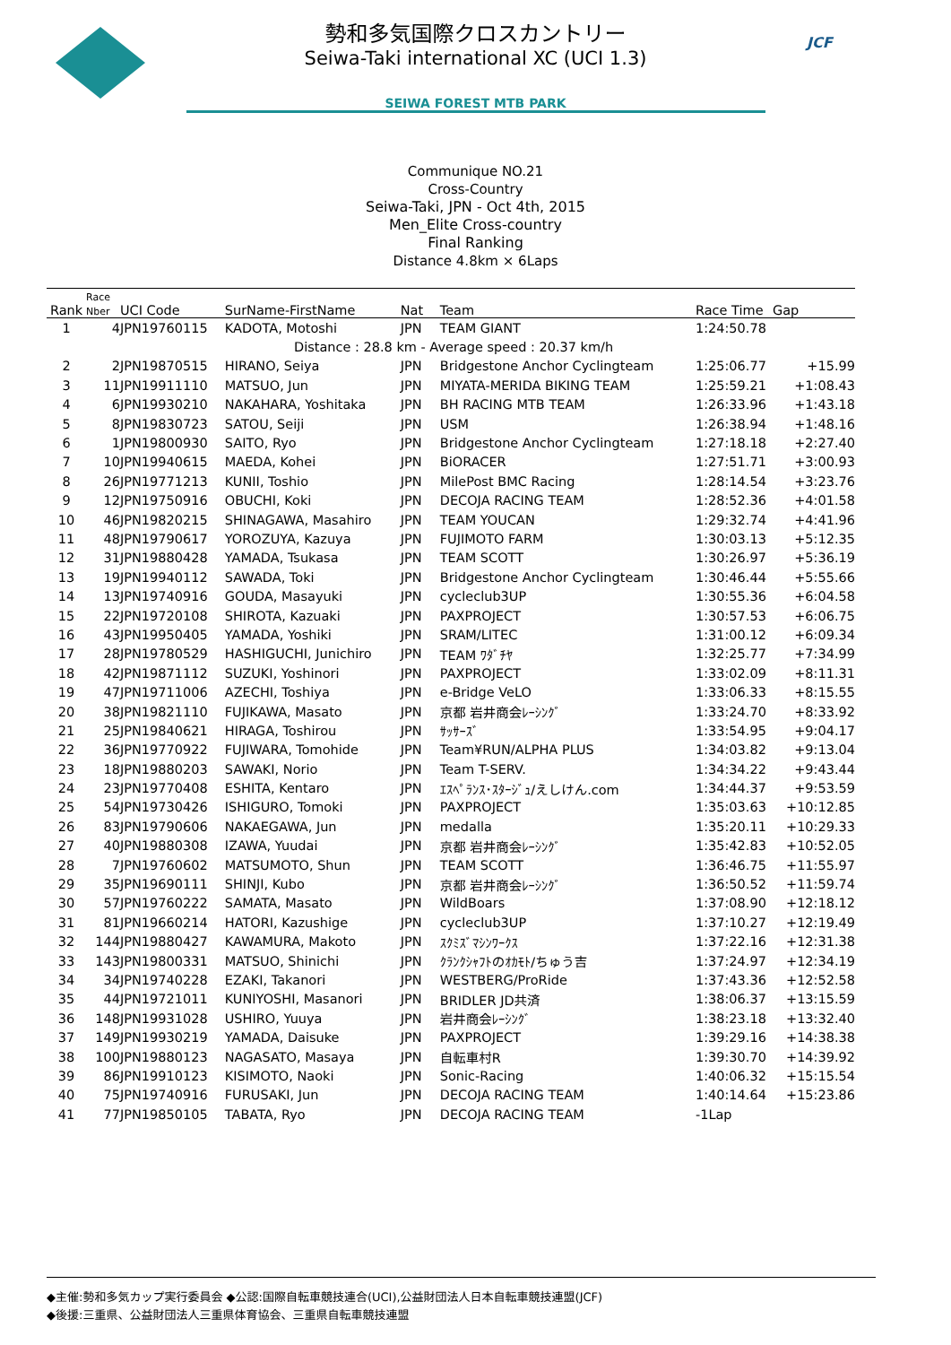JCF
勢和多気国際クロスカントリー
Seiwa-Taki international XC (UCI 1.3)
SEIWA FOREST MTB PARK
Communique NO.21
Cross-Country
Seiwa-Taki, JPN - Oct 4th, 2015
Men_Elite Cross-country
Final Ranking
Distance 4.8km × 6Laps
| Rank | Race Nber | UCI Code | SurName-FirstName | Nat | Team | Race Time | Gap |
| --- | --- | --- | --- | --- | --- | --- | --- |
| 1 | 4 | JPN19760115 | KADOTA, Motoshi | JPN | TEAM GIANT | 1:24:50.78 | |
| Distance : 28.8 km - Average speed : 20.37 km/h | | | | | | | |
| 2 | 2 | JPN19870515 | HIRANO, Seiya | JPN | Bridgestone Anchor Cyclingteam | 1:25:06.77 | +15.99 |
| 3 | 11 | JPN19911110 | MATSUO, Jun | JPN | MIYATA-MERIDA BIKING TEAM | 1:25:59.21 | +1:08.43 |
| 4 | 6 | JPN19930210 | NAKAHARA, Yoshitaka | JPN | BH RACING MTB TEAM | 1:26:33.96 | +1:43.18 |
| 5 | 8 | JPN19830723 | SATOU, Seiji | JPN | USM | 1:26:38.94 | +1:48.16 |
| 6 | 1 | JPN19800930 | SAITO, Ryo | JPN | Bridgestone Anchor Cyclingteam | 1:27:18.18 | +2:27.40 |
| 7 | 10 | JPN19940615 | MAEDA, Kohei | JPN | BiORACER | 1:27:51.71 | +3:00.93 |
| 8 | 26 | JPN19771213 | KUNII, Toshio | JPN | MilePost BMC Racing | 1:28:14.54 | +3:23.76 |
| 9 | 12 | JPN19750916 | OBUCHI, Koki | JPN | DECOJA RACING TEAM | 1:28:52.36 | +4:01.58 |
| 10 | 46 | JPN19820215 | SHINAGAWA, Masahiro | JPN | TEAM YOUCAN | 1:29:32.74 | +4:41.96 |
| 11 | 48 | JPN19790617 | YOROZUYA, Kazuya | JPN | FUJIMOTO FARM | 1:30:03.13 | +5:12.35 |
| 12 | 31 | JPN19880428 | YAMADA, Tsukasa | JPN | TEAM SCOTT | 1:30:26.97 | +5:36.19 |
| 13 | 19 | JPN19940112 | SAWADA, Toki | JPN | Bridgestone Anchor Cyclingteam | 1:30:46.44 | +5:55.66 |
| 14 | 13 | JPN19740916 | GOUDA, Masayuki | JPN | cycleclub3UP | 1:30:55.36 | +6:04.58 |
| 15 | 22 | JPN19720108 | SHIROTA, Kazuaki | JPN | PAXPROJECT | 1:30:57.53 | +6:06.75 |
| 16 | 43 | JPN19950405 | YAMADA, Yoshiki | JPN | SRAM/LITEC | 1:31:00.12 | +6:09.34 |
| 17 | 28 | JPN19780529 | HASHIGUCHI, Junichiro | JPN | TEAM ﾜﾀﾞﾁﾔ | 1:32:25.77 | +7:34.99 |
| 18 | 42 | JPN19871112 | SUZUKI, Yoshinori | JPN | PAXPROJECT | 1:33:02.09 | +8:11.31 |
| 19 | 47 | JPN19711006 | AZECHI, Toshiya | JPN | e-Bridge VeLO | 1:33:06.33 | +8:15.55 |
| 20 | 38 | JPN19821110 | FUJIKAWA, Masato | JPN | 京都 岩井商会ﾚｰｼﾝｸﾞ | 1:33:24.70 | +8:33.92 |
| 21 | 25 | JPN19840621 | HIRAGA, Toshirou | JPN | ｻｯｻｰｽﾞ | 1:33:54.95 | +9:04.17 |
| 22 | 36 | JPN19770922 | FUJIWARA, Tomohide | JPN | Team¥RUN/ALPHA PLUS | 1:34:03.82 | +9:13.04 |
| 23 | 18 | JPN19880203 | SAWAKI, Norio | JPN | Team T-SERV. | 1:34:34.22 | +9:43.44 |
| 24 | 23 | JPN19770408 | ESHITA, Kentaro | JPN | ｴｽﾍﾟﾗﾝｽ･ｽﾀｰｼﾞｭ/えしけん.com | 1:34:44.37 | +9:53.59 |
| 25 | 54 | JPN19730426 | ISHIGURO, Tomoki | JPN | PAXPROJECT | 1:35:03.63 | +10:12.85 |
| 26 | 83 | JPN19790606 | NAKAEGAWA, Jun | JPN | medalla | 1:35:20.11 | +10:29.33 |
| 27 | 40 | JPN19880308 | IZAWA, Yuudai | JPN | 京都 岩井商会ﾚｰｼﾝｸﾞ | 1:35:42.83 | +10:52.05 |
| 28 | 7 | JPN19760602 | MATSUMOTO, Shun | JPN | TEAM SCOTT | 1:36:46.75 | +11:55.97 |
| 29 | 35 | JPN19690111 | SHINJI, Kubo | JPN | 京都 岩井商会ﾚｰｼﾝｸﾞ | 1:36:50.52 | +11:59.74 |
| 30 | 57 | JPN19760222 | SAMATA, Masato | JPN | WildBoars | 1:37:08.90 | +12:18.12 |
| 31 | 81 | JPN19660214 | HATORI, Kazushige | JPN | cycleclub3UP | 1:37:10.27 | +12:19.49 |
| 32 | 144 | JPN19880427 | KAWAMURA, Makoto | JPN | ｽｸﾐｽﾞﾏｼﾝﾜｰｸｽ | 1:37:22.16 | +12:31.38 |
| 33 | 143 | JPN19800331 | MATSUO, Shinichi | JPN | ｸﾗﾝｸｼｬﾌﾄのｵｶﾓﾄ/ちゅう吉 | 1:37:24.97 | +12:34.19 |
| 34 | 34 | JPN19740228 | EZAKI, Takanori | JPN | WESTBERG/ProRide | 1:37:43.36 | +12:52.58 |
| 35 | 44 | JPN19721011 | KUNIYOSHI, Masanori | JPN | BRIDLER JD共済 | 1:38:06.37 | +13:15.59 |
| 36 | 148 | JPN19931028 | USHIRO, Yuuya | JPN | 岩井商会ﾚｰｼﾝｸﾞ | 1:38:23.18 | +13:32.40 |
| 37 | 149 | JPN19930219 | YAMADA, Daisuke | JPN | PAXPROJECT | 1:39:29.16 | +14:38.38 |
| 38 | 100 | JPN19880123 | NAGASATO, Masaya | JPN | 自転車村R | 1:39:30.70 | +14:39.92 |
| 39 | 86 | JPN19910123 | KISIMOTO, Naoki | JPN | Sonic-Racing | 1:40:06.32 | +15:15.54 |
| 40 | 75 | JPN19740916 | FURUSAKI, Jun | JPN | DECOJA RACING TEAM | 1:40:14.64 | +15:23.86 |
| 41 | 77 | JPN19850105 | TABATA, Ryo | JPN | DECOJA RACING TEAM | -1Lap | |
◆主催:勢和多気カップ実行委員会 ◆公認:国際自転車競技連合(UCI),公益財団法人日本自転車競技連盟(JCF)
◆後援:三重県、公益財団法人三重県体育協会、三重県自転車競技連盟